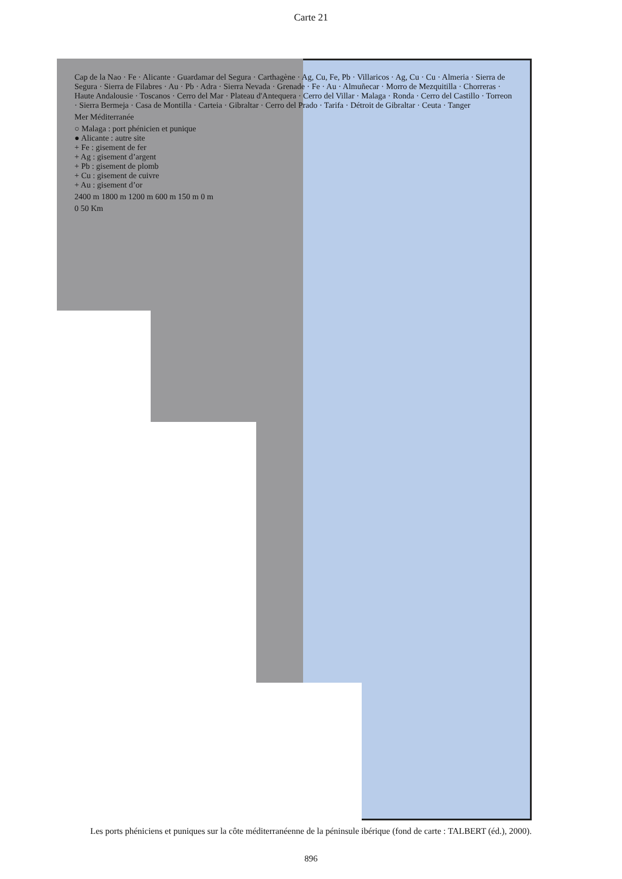Carte 21
Cap de la Nao · Fe · Alicante · Guardamar del Segura · Carthagène · Ag, Cu, Fe, Pb · Villaricos · Ag, Cu · Cu · Almeria · Sierra de Segura · Sierra de Filabres · Au · Pb · Adra · Sierra Nevada · Grenade · Fe · Au · Almuñecar · Morro de Mezquitilla · Chorreras · Haute Andalousie · Toscanos · Cerro del Mar · Plateau d'Antequera · Cerro del Villar · Malaga · Ronda · Cerro del Castillo · Torreon · Sierra Bermeja · Casa de Montilla · Carteia · Gibraltar · Cerro del Prado · Tarifa · Détroit de Gibraltar · Ceuta · Tanger
Mer Méditerranée
○ Malaga : port phénicien et punique
● Alicante : autre site
+ Fe : gisement de fer
+ Ag : gisement d’argent
+ Pb : gisement de plomb
+ Cu : gisement de cuivre
+ Au : gisement d’or
2400 m 1800 m 1200 m 600 m 150 m 0 m
0 50 Km
Les ports phéniciens et puniques sur la côte méditerranéenne de la péninsule ibérique (fond de carte : TALBERT (éd.), 2000).
896